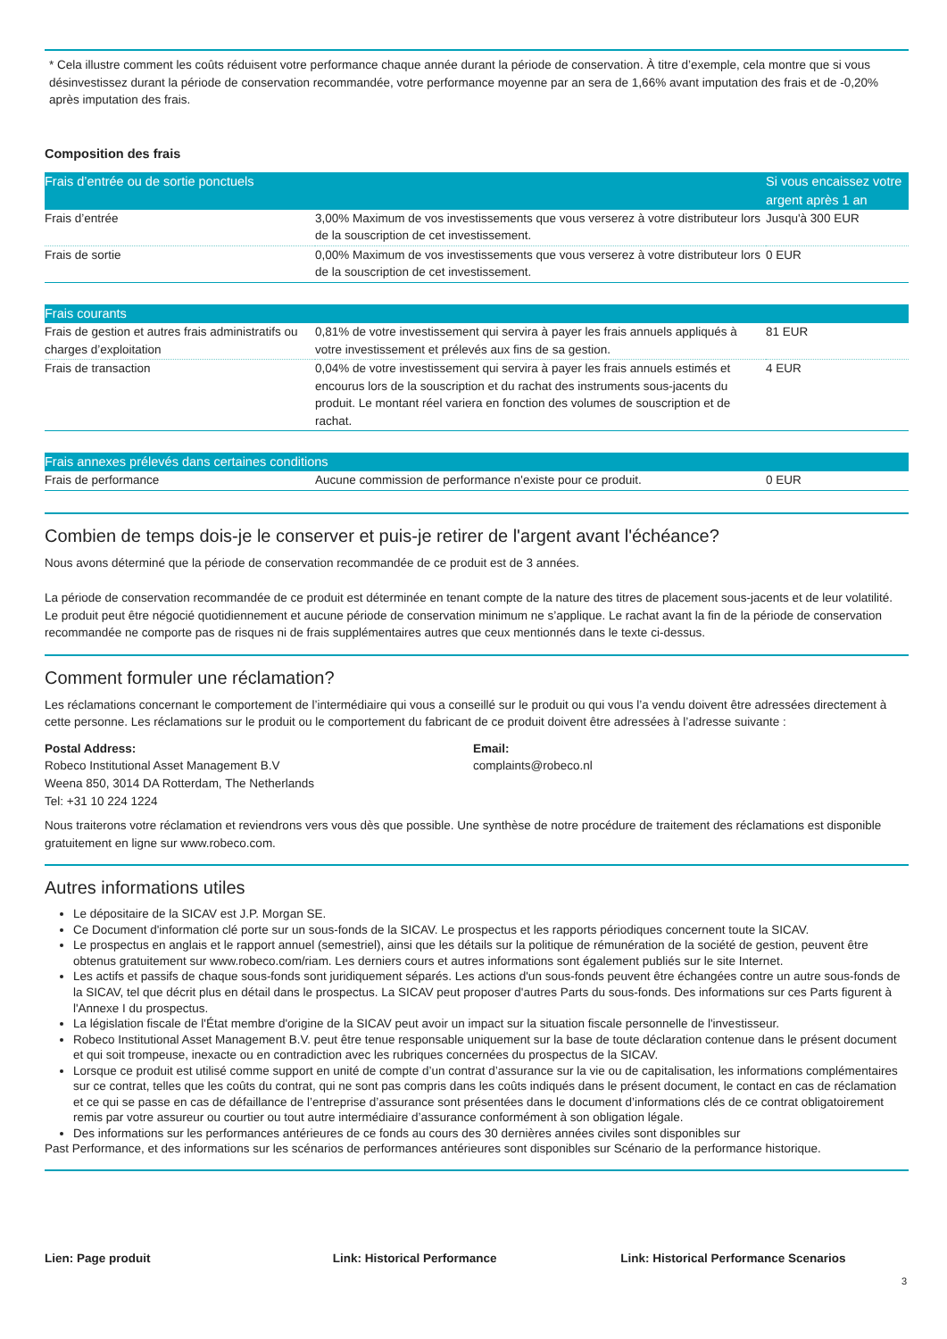* Cela illustre comment les coûts réduisent votre performance chaque année durant la période de conservation. À titre d’exemple, cela montre que si vous désinvestissez durant la période de conservation recommandée, votre performance moyenne par an sera de 1,66% avant imputation des frais et de -0,20% après imputation des frais.
Composition des frais
| Frais d’entrée ou de sortie ponctuels | | Si vous encaissez votre argent après 1 an |
| --- | --- | --- |
| Frais d’entrée | 3,00% Maximum de vos investissements que vous verserez à votre distributeur lors de la souscription de cet investissement. | Jusqu'à 300 EUR |
| Frais de sortie | 0,00% Maximum de vos investissements que vous verserez à votre distributeur lors de la souscription de cet investissement. | 0 EUR |
| Frais courants | | |
| --- | --- | --- |
| Frais de gestion et autres frais administratifs ou charges d’exploitation | 0,81% de votre investissement qui servira à payer les frais annuels appliqués à votre investissement et prélevés aux fins de sa gestion. | 81 EUR |
| Frais de transaction | 0,04% de votre investissement qui servira à payer les frais annuels estimés et encourus lors de la souscription et du rachat des instruments sous-jacents du produit. Le montant réel variera en fonction des volumes de souscription et de rachat. | 4 EUR |
| Frais annexes prélevés dans certaines conditions | | |
| --- | --- | --- |
| Frais de performance | Aucune commission de performance n'existe pour ce produit. | 0 EUR |
Combien de temps dois-je le conserver et puis-je retirer de l'argent avant l'échéance?
Nous avons déterminé que la période de conservation recommandée de ce produit est de 3 années.
La période de conservation recommandée de ce produit est déterminée en tenant compte de la nature des titres de placement sous-jacents et de leur volatilité. Le produit peut être négocié quotidiennement et aucune période de conservation minimum ne s’applique. Le rachat avant la fin de la période de conservation recommandée ne comporte pas de risques ni de frais supplémentaires autres que ceux mentionnés dans le texte ci-dessus.
Comment formuler une réclamation?
Les réclamations concernant le comportement de l’intermédiaire qui vous a conseillé sur le produit ou qui vous l’a vendu doivent être adressées directement à cette personne. Les réclamations sur le produit ou le comportement du fabricant de ce produit doivent être adressées à l’adresse suivante :
Postal Address:
Robeco Institutional Asset Management B.V
Weena 850, 3014 DA Rotterdam, The Netherlands
Tel: +31 10 224 1224
Email:
complaints@robeco.nl
Nous traiterons votre réclamation et reviendrons vers vous dès que possible. Une synthèse de notre procédure de traitement des réclamations est disponible gratuitement en ligne sur www.robeco.com.
Autres informations utiles
Le dépositaire de la SICAV est J.P. Morgan SE.
Ce Document d'information clé porte sur un sous-fonds de la SICAV. Le prospectus et les rapports périodiques concernent toute la SICAV.
Le prospectus en anglais et le rapport annuel (semestriel), ainsi que les détails sur la politique de rémunération de la société de gestion, peuvent être obtenus gratuitement sur www.robeco.com/riam. Les derniers cours et autres informations sont également publiés sur le site Internet.
Les actifs et passifs de chaque sous-fonds sont juridiquement séparés. Les actions d'un sous-fonds peuvent être échangées contre un autre sous-fonds de la SICAV, tel que décrit plus en détail dans le prospectus. La SICAV peut proposer d'autres Parts du sous-fonds. Des informations sur ces Parts figurent à l'Annexe I du prospectus.
La législation fiscale de l'État membre d'origine de la SICAV peut avoir un impact sur la situation fiscale personnelle de l'investisseur.
Robeco Institutional Asset Management B.V. peut être tenue responsable uniquement sur la base de toute déclaration contenue dans le présent document et qui soit trompeuse, inexacte ou en contradiction avec les rubriques concernées du prospectus de la SICAV.
Lorsque ce produit est utilisé comme support en unité de compte d’un contrat d’assurance sur la vie ou de capitalisation, les informations complémentaires sur ce contrat, telles que les coûts du contrat, qui ne sont pas compris dans les coûts indiqués dans le présent document, le contact en cas de réclamation et ce qui se passe en cas de défaillance de l’entreprise d’assurance sont présentées dans le document d’informations clés de ce contrat obligatoirement remis par votre assureur ou courtier ou tout autre intermédiaire d’assurance conformément à son obligation légale.
Des informations sur les performances antérieures de ce fonds au cours des 30 dernières années civiles sont disponibles sur
Past Performance, et des informations sur les scénarios de performances antérieures sont disponibles sur Scénario de la performance historique.
Lien: Page produit Link: Historical Performance Link: Historical Performance Scenarios
3